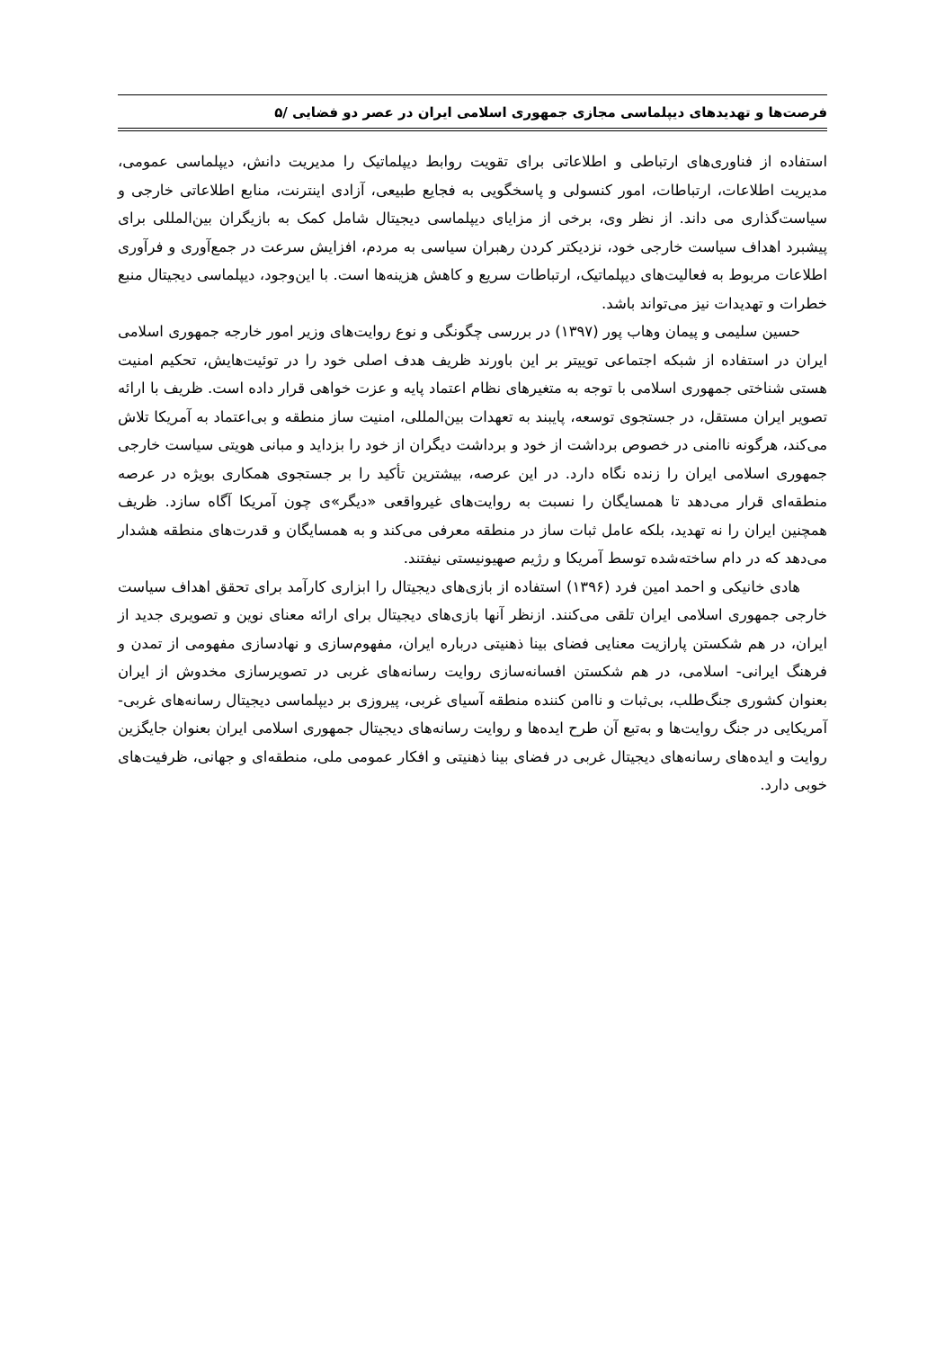فرصت‌ها و تهدیدهای دیپلماسی مجازی جمهوری اسلامی ایران در عصر دو فضایی /۵
استفاده از فناوری‌های ارتباطی و اطلاعاتی برای تقویت روابط دیپلماتیک را مدیریت دانش، دیپلماسی عمومی، مدیریت اطلاعات، ارتباطات، امور کنسولی و پاسخگویی به فجایع طبیعی، آزادی اینترنت، منابع اطلاعاتی خارجی و سیاست‌گذاری می داند. از نظر وی، برخی از مزایای دیپلماسی دیجیتال شامل کمک به بازیگران بین‌المللی برای پیشبرد اهداف سیاست خارجی خود، نزدیکتر کردن رهبران سیاسی به مردم، افزایش سرعت در جمع‌آوری و فرآوری اطلاعات مربوط به فعالیت‌های دیپلماتیک، ارتباطات سریع و کاهش هزینه‌ها است. با این‌وجود، دیپلماسی دیجیتال منبع خطرات و تهدیدات نیز می‌تواند باشد.
حسین سلیمی و پیمان وهاب پور (۱۳۹۷) در بررسی چگونگی و نوع روایت‌های وزیر امور خارجه جمهوری اسلامی ایران در استفاده از شبکه اجتماعی توییتر بر این باورند ظریف هدف اصلی خود را در توئیت‌هایش، تحکیم امنیت هستی شناختی جمهوری اسلامی با توجه به متغیرهای نظام اعتماد پایه و عزت خواهی قرار داده است. ظریف با ارائه تصویر ایران مستقل، در جستجوی توسعه، پایبند به تعهدات بین‌المللی، امنیت ساز منطقه و بی‌اعتماد به آمریکا تلاش می‌کند، هرگونه ناامنی در خصوص برداشت از خود و برداشت دیگران از خود را بزداید و مبانی هویتی سیاست خارجی جمهوری اسلامی ایران را زنده نگاه دارد. در این عرصه، بیشترین تأکید را بر جستجوی همکاری بویژه در عرصه منطقه‌ای قرار می‌دهد تا همسایگان را نسبت به روایت‌های غیرواقعی «دیگر»ی چون آمریکا آگاه سازد. ظریف همچنین ایران را نه تهدید، بلکه عامل ثبات ساز در منطقه معرفی می‌کند و به همسایگان و قدرت‌های منطقه هشدار می‌دهد که در دام ساخته‌شده توسط آمریکا و رژیم صهیونیستی نیفتند.
هادی خانیکی و احمد امین فرد (۱۳۹۶) استفاده از بازی‌های دیجیتال را ابزاری کارآمد برای تحقق اهداف سیاست خارجی جمهوری اسلامی ایران تلقی می‌کنند. ازنظر آنها بازی‌های دیجیتال برای ارائه معنای نوین و تصویری جدید از ایران، در هم شکستن پارازیت معنایی فضای بینا ذهنیتی درباره ایران، مفهوم‌سازی و نهادسازی مفهومی از تمدن و فرهنگ ایرانی- اسلامی، در هم شکستن افسانه‌سازی روایت رسانه‌های غربی در تصویرسازی مخدوش از ایران بعنوان کشوری جنگ‌طلب، بی‌ثبات و ناامن کننده منطقه آسیای غربی، پیروزی بر دیپلماسی دیجیتال رسانه‌های غربی-آمریکایی در جنگ روایت‌ها و به‌تبع آن طرح ایده‌ها و روایت رسانه‌های دیجیتال جمهوری اسلامی ایران بعنوان جایگزین روایت و ایده‌های رسانه‌های دیجیتال غربی در فضای بینا ذهنیتی و افکار عمومی ملی، منطقه‌ای و جهانی، ظرفیت‌های خوبی دارد.